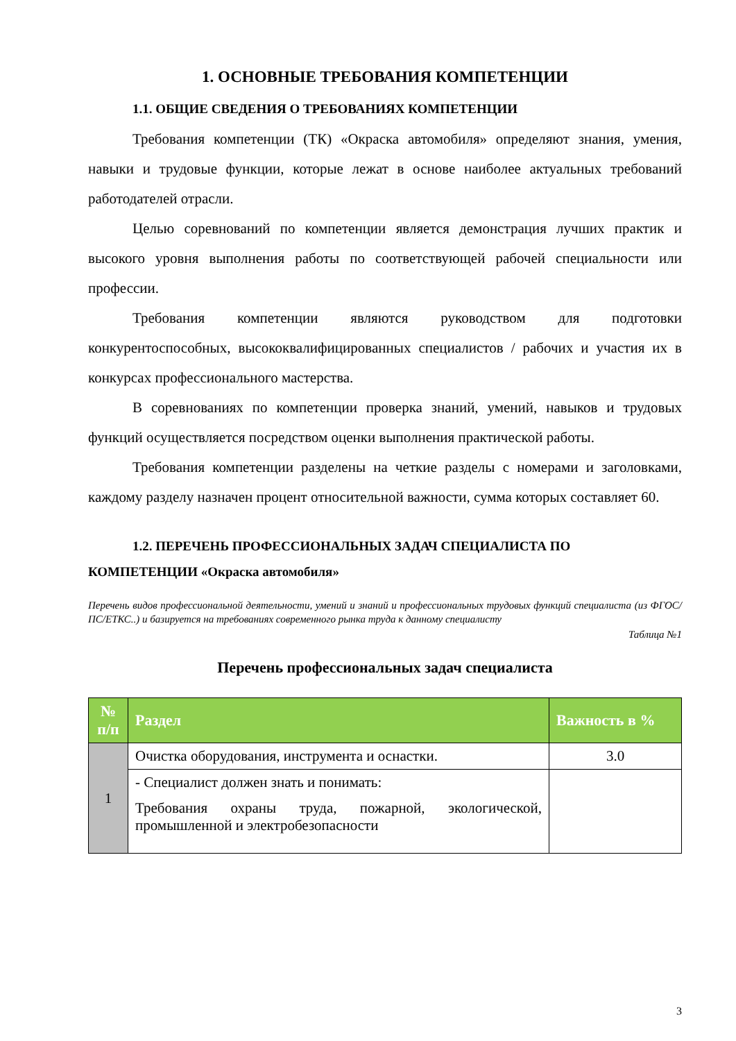1. ОСНОВНЫЕ ТРЕБОВАНИЯ КОМПЕТЕНЦИИ
1.1. ОБЩИЕ СВЕДЕНИЯ О ТРЕБОВАНИЯХ КОМПЕТЕНЦИИ
Требования компетенции (ТК) «Окраска автомобиля» определяют знания, умения, навыки и трудовые функции, которые лежат в основе наиболее актуальных требований работодателей отрасли.
Целью соревнований по компетенции является демонстрация лучших практик и высокого уровня выполнения работы по соответствующей рабочей специальности или профессии.
Требования компетенции являются руководством для подготовки конкурентоспособных, высококвалифицированных специалистов / рабочих и участия их в конкурсах профессионального мастерства.
В соревнованиях по компетенции проверка знаний, умений, навыков и трудовых функций осуществляется посредством оценки выполнения практической работы.
Требования компетенции разделены на четкие разделы с номерами и заголовками, каждому разделу назначен процент относительной важности, сумма которых составляет 60.
1.2. ПЕРЕЧЕНЬ ПРОФЕССИОНАЛЬНЫХ ЗАДАЧ СПЕЦИАЛИСТА ПО
КОМПЕТЕНЦИИ «Окраска автомобиля»
Перечень видов профессиональной деятельности, умений и знаний и профессиональных трудовых функций специалиста (из ФГОС/ПС/ЕТКС..) и базируется на требованиях современного рынка труда к данному специалисту
Таблица №1
Перечень профессиональных задач специалиста
| № п/п | Раздел | Важность в % |
| --- | --- | --- |
| 1 | Очистка оборудования, инструмента и оснастки. | 3.0 |
| | - Специалист должен знать и понимать: Требования охраны труда, пожарной, экологической, промышленной и электробезопасности | |
3